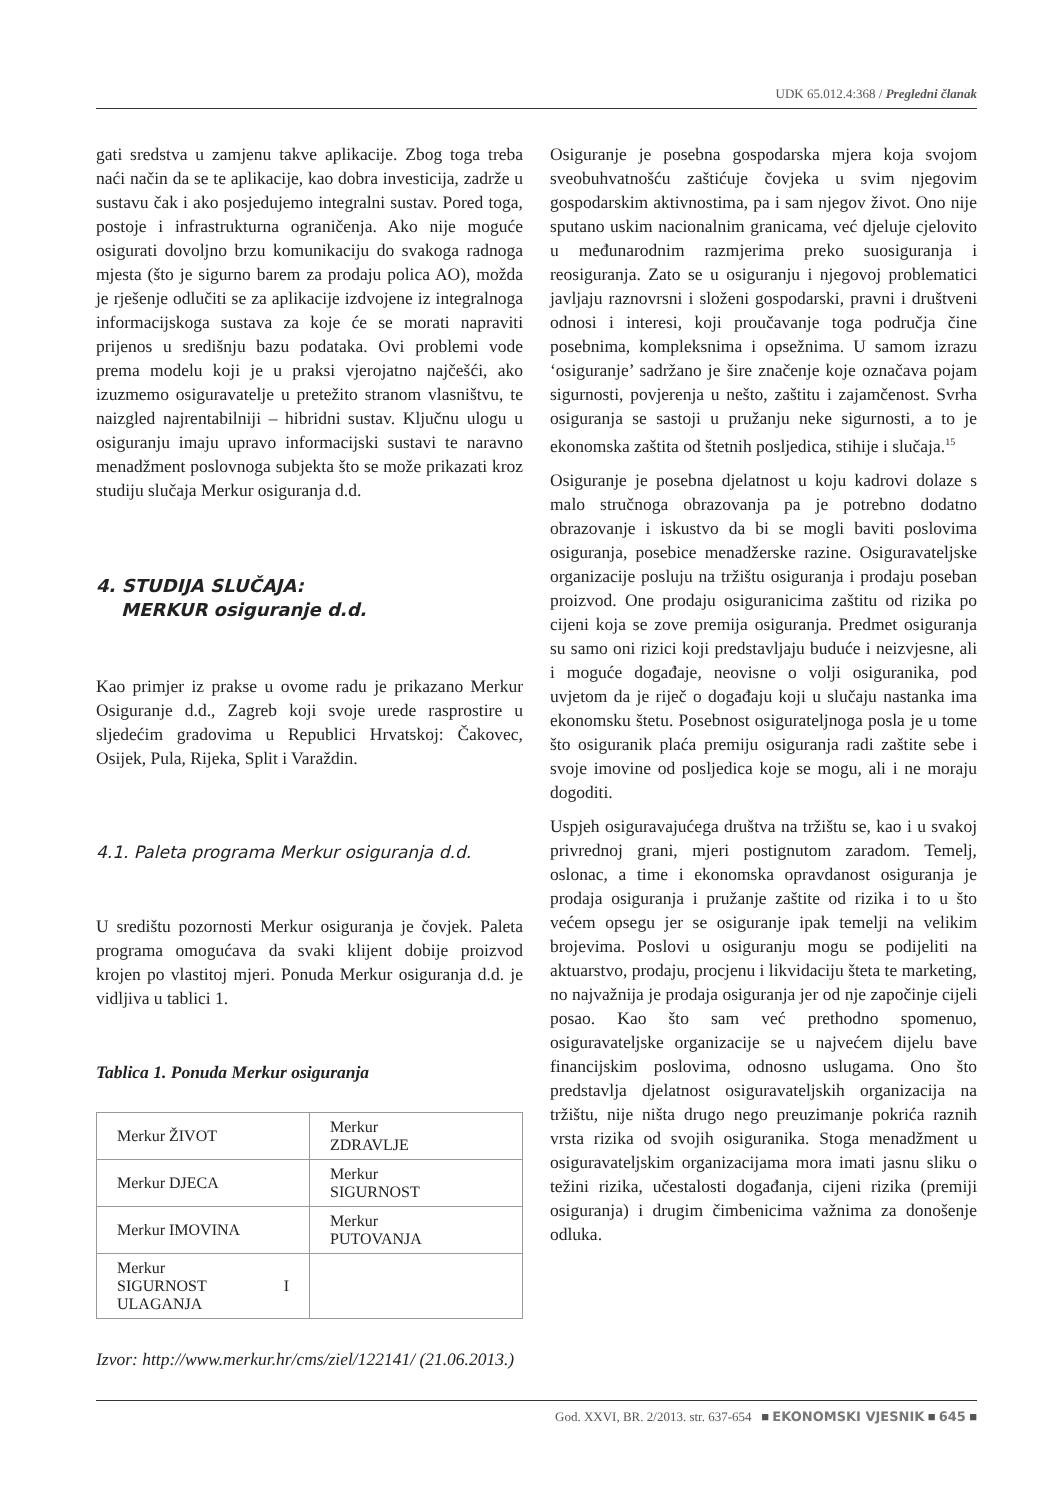UDK 65.012.4:368 / Pregledni članak
gati sredstva u zamjenu takve aplikacije. Zbog toga treba naći način da se te aplikacije, kao dobra investicija, zadrže u sustavu čak i ako posjedujemo integralni sustav. Pored toga, postoje i infrastrukturna ograničenja. Ako nije moguće osigurati dovoljno brzu komunikaciju do svakoga radnoga mjesta (što je sigurno barem za prodaju polica AO), možda je rješenje odlučiti se za aplikacije izdvojene iz integralnoga informacijskoga sustava za koje će se morati napraviti prijenos u središnju bazu podataka. Ovi problemi vode prema modelu koji je u praksi vjerojatno najčešći, ako izuzmemo osiguravatelje u pretežito stranom vlasništvu, te naizgled najrentabilniji – hibridni sustav. Ključnu ulogu u osiguranju imaju upravo informacijski sustavi te naravno menadžment poslovnoga subjekta što se može prikazati kroz studiju slučaja Merkur osiguranja d.d.
4. STUDIJA SLUČAJA:
MERKUR osiguranje d.d.
Kao primjer iz prakse u ovome radu je prikazano Merkur Osiguranje d.d., Zagreb koji svoje urede rasprostire u sljedećim gradovima u Republici Hrvatskoj: Čakovec, Osijek, Pula, Rijeka, Split i Varaždin.
4.1. Paleta programa Merkur osiguranja d.d.
U središtu pozornosti Merkur osiguranja je čovjek. Paleta programa omogućava da svaki klijent dobije proizvod krojen po vlastitoj mjeri. Ponuda Merkur osiguranja d.d. je vidljiva u tablici 1.
Tablica 1. Ponuda Merkur osiguranja
| Merkur ŽIVOT | Merkur ZDRAVLJE |
| Merkur DJECA | Merkur SIGURNOST |
| Merkur IMOVINA | Merkur PUTOVANJA |
| Merkur SIGURNOST I ULAGANJA | |
Izvor: http://www.merkur.hr/cms/ziel/122141/ (21.06.2013.)
Osiguranje je posebna gospodarska mjera koja svojom sveobuhvatnošću zaštićuje čovjeka u svim njegovim gospodarskim aktivnostima, pa i sam njegov život. Ono nije sputano uskim nacionalnim granicama, već djeluje cjelovito u međunarodnim razmjerima preko suosiguranja i reosiguranja. Zato se u osiguranju i njegovoj problematici javljaju raznovrsni i složeni gospodarski, pravni i društveni odnosi i interesi, koji proučavanje toga područja čine posebnima, kompleksnima i opsežnima. U samom izrazu ‘osiguranje’ sadržano je šire značenje koje označava pojam sigurnosti, povjerenja u nešto, zaštitu i zajamčenost. Svrha osiguranja se sastoji u pružanju neke sigurnosti, a to je ekonomska zaštita od štetnih posljedica, stihije i slučaja.<sup>15</sup>
Osiguranje je posebna djelatnost u koju kadrovi dolaze s malo stručnoga obrazovanja pa je potrebno dodatno obrazovanje i iskustvo da bi se mogli baviti poslovima osiguranja, posebice menadžerske razine. Osiguravateljske organizacije posluju na tržištu osiguranja i prodaju poseban proizvod. One prodaju osiguranicima zaštitu od rizika po cijeni koja se zove premija osiguranja. Predmet osiguranja su samo oni rizici koji predstavljaju buduće i neizvjesne, ali i moguće događaje, neovisne o volji osiguranika, pod uvjetom da je riječ o događaju koji u slučaju nastanka ima ekonomsku štetu. Posebnost osigurateljnoga posla je u tome što osiguranik plaća premiju osiguranja radi zaštite sebe i svoje imovine od posljedica koje se mogu, ali i ne moraju dogoditi.
Uspjeh osiguravajućega društva na tržištu se, kao i u svakoj privrednoj grani, mjeri postignutom zaradom. Temelj, oslonac, a time i ekonomska opravdanost osiguranja je prodaja osiguranja i pružanje zaštite od rizika i to u što većem opsegu jer se osiguranje ipak temelji na velikim brojevima. Poslovi u osiguranju mogu se podijeliti na aktuarstvo, prodaju, procjenu i likvidaciju šteta te marketing, no najvažnija je prodaja osiguranja jer od nje započinje cijeli posao. Kao što sam već prethodno spomenuo, osiguravateljske organizacije se u najvećem dijelu bave financijskim poslovima, odnosno uslugama. Ono što predstavlja djelatnost osiguravateljskih organizacija na tržištu, nije ništa drugo nego preuzimanje pokrića raznih vrsta rizika od svojih osiguranika. Stoga menadžment u osiguravateljskim organizacijama mora imati jasnu sliku o težini rizika, učestalosti događanja, cijeni rizika (premiji osiguranja) i drugim čimbenicima važnima za donošenje odluka.
God. XXVI, BR. 2/2013. str. 637-654 ■ EKONOMSKI VJESNIK ■ 645 ■